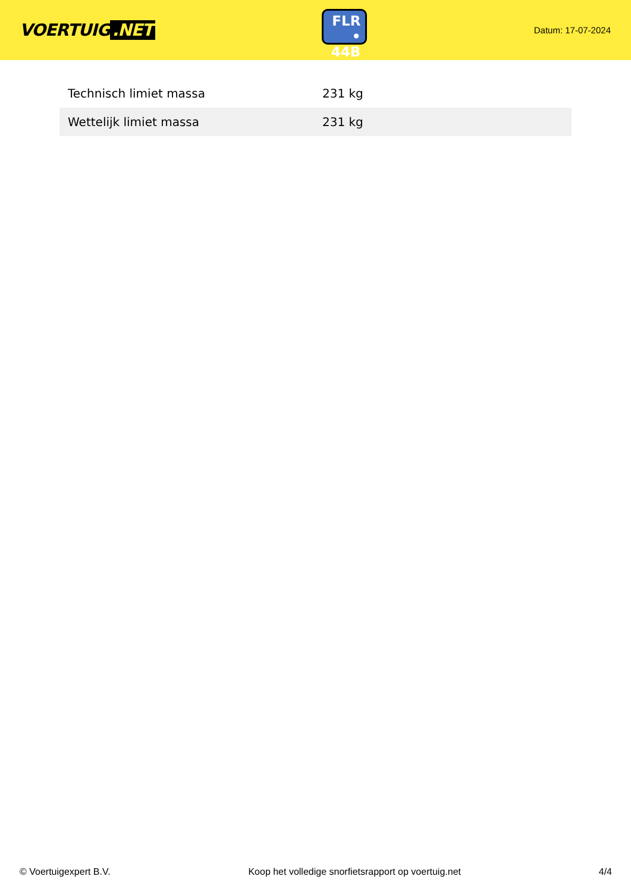VOERTUIG.NET
FLR
• 44B
Datum: 17-07-2024
| Technisch limiet massa | 231 kg |
| Wettelijk limiet massa | 231 kg |
© Voertuigexpert B.V. Koop het volledige snorfietsrapport op voertuig.net 4/4